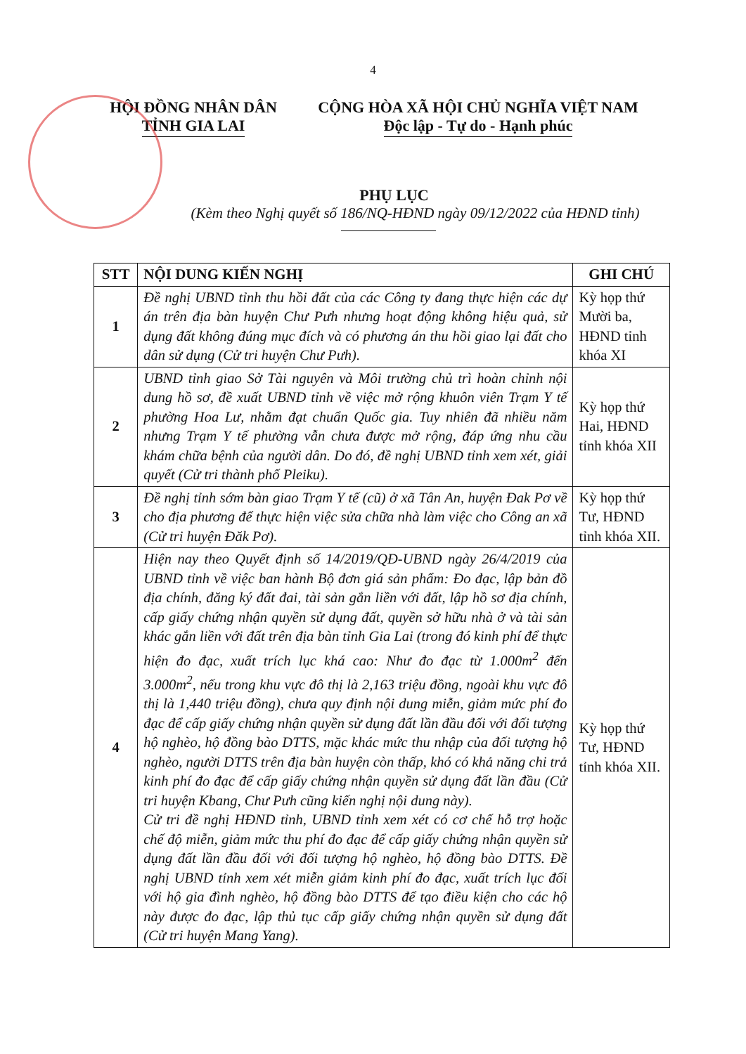4
HỘI ĐỒNG NHÂN DÂN
TỈNH GIA LAI
CỘNG HÒA XÃ HỘI CHỦ NGHĨA VIỆT NAM
Độc lập - Tự do - Hạnh phúc
PHỤ LỤC
(Kèm theo Nghị quyết số 186/NQ-HĐND ngày 09/12/2022 của HĐND tỉnh)
| STT | NỘI DUNG KIẾN NGHỊ | GHI CHÚ |
| --- | --- | --- |
| 1 | Đề nghị UBND tỉnh thu hồi đất của các Công ty đang thực hiện các dự án trên địa bàn huyện Chư Pưh nhưng hoạt động không hiệu quả, sử dụng đất không đúng mục đích và có phương án thu hồi giao lại đất cho dân sử dụng (Cử tri huyện Chư Pưh). | Kỳ họp thứ Mười ba, HĐND tỉnh khóa XI |
| 2 | UBND tỉnh giao Sở Tài nguyên và Môi trường chủ trì hoàn chỉnh nội dung hồ sơ, đề xuất UBND tỉnh về việc mở rộng khuôn viên Trạm Y tế phường Hoa Lư, nhằm đạt chuẩn Quốc gia. Tuy nhiên đã nhiều năm nhưng Trạm Y tế phường vẫn chưa được mở rộng, đáp ứng nhu cầu khám chữa bệnh của người dân. Do đó, đề nghị UBND tỉnh xem xét, giải quyết (Cử tri thành phố Pleiku). | Kỳ họp thứ Hai, HĐND tỉnh khóa XII |
| 3 | Đề nghị tỉnh sớm bàn giao Trạm Y tế (cũ) ở xã Tân An, huyện Đak Pơ về cho địa phương để thực hiện việc sửa chữa nhà làm việc cho Công an xã (Cử tri huyện Đăk Pơ). | Kỳ họp thứ Tư, HĐND tỉnh khóa XII. |
| 4 | Hiện nay theo Quyết định số 14/2019/QĐ-UBND ngày 26/4/2019 của UBND tỉnh về việc ban hành Bộ đơn giá sản phẩm: Đo đạc, lập bản đồ địa chính, đăng ký đất đai, tài sản gắn liền với đất, lập hồ sơ địa chính, cấp giấy chứng nhận quyền sử dụng đất, quyền sở hữu nhà ở và tài sản khác gắn liền với đất trên địa bàn tỉnh Gia Lai (trong đó kinh phí để thực hiện đo đạc, xuất trích lục khá cao: Như đo đạc từ 1.000m<sup>2</sup> đến 3.000m<sup>2</sup>, nếu trong khu vực đô thị là 2,163 triệu đồng, ngoài khu vực đô thị là 1,440 triệu đồng), chưa quy định nội dung miễn, giảm mức phí đo đạc để cấp giấy chứng nhận quyền sử dụng đất lần đầu đối với đối tượng hộ nghèo, hộ đồng bào DTTS, mặc khác mức thu nhập của đối tượng hộ nghèo, người DTTS trên địa bàn huyện còn thấp, khó có khả năng chi trả kinh phí đo đạc để cấp giấy chứng nhận quyền sử dụng đất lần đầu (Cử tri huyện Kbang, Chư Pưh cũng kiến nghị nội dung này). Cử tri đề nghị HĐND tỉnh, UBND tỉnh xem xét có cơ chế hỗ trợ hoặc chế độ miễn, giảm mức thu phí đo đạc để cấp giấy chứng nhận quyền sử dụng đất lần đầu đối với đối tượng hộ nghèo, hộ đồng bào DTTS. Đề nghị UBND tỉnh xem xét miễn giảm kinh phí đo đạc, xuất trích lục đối với hộ gia đình nghèo, hộ đồng bào DTTS để tạo điều kiện cho các hộ này được đo đạc, lập thủ tục cấp giấy chứng nhận quyền sử dụng đất (Cử tri huyện Mang Yang). | Kỳ họp thứ Tư, HĐND tỉnh khóa XII. |